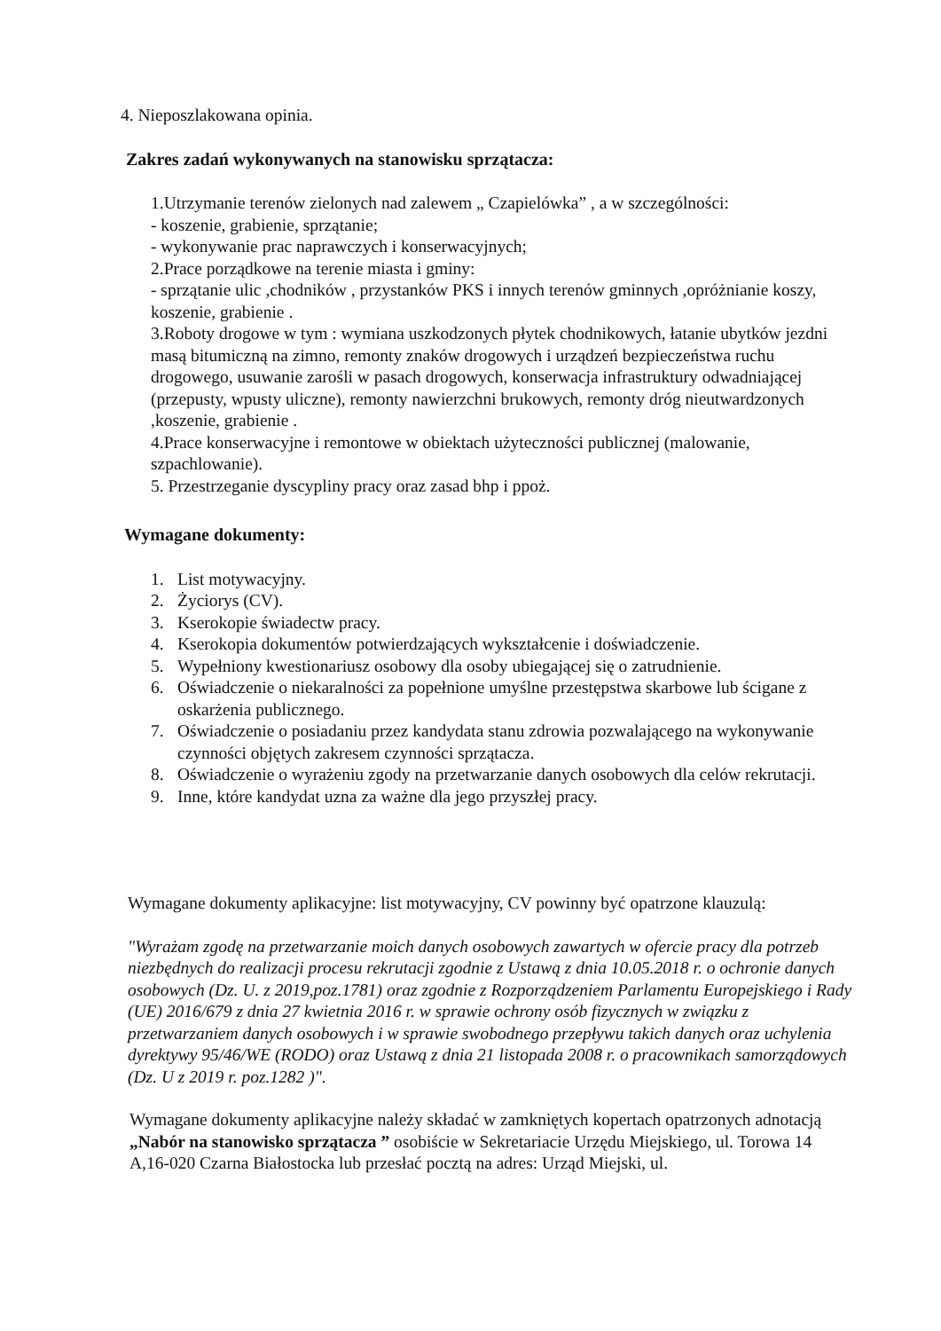4. Nieposzlakowana opinia.
Zakres zadań wykonywanych na stanowisku sprzątacza:
1.Utrzymanie terenów zielonych nad zalewem „ Czapielówka” , a w szczególności:
- koszenie, grabienie, sprzątanie;
- wykonywanie prac naprawczych i konserwacyjnych;
2.Prace porządkowe na terenie miasta i gminy:
- sprzątanie ulic ,chodników , przystanków PKS i innych terenów gminnych ,opróżnianie koszy, koszenie, grabienie .
3.Roboty drogowe w tym : wymiana uszkodzonych płytek chodnikowych, łatanie ubytków jezdni masą bitumiczną na zimno, remonty znaków drogowych i urządzeń bezpieczeństwa ruchu drogowego, usuwanie zarośli w pasach drogowych, konserwacja infrastruktury odwadniającej (przepusty, wpusty uliczne), remonty nawierzchni brukowych, remonty dróg nieutwardzonych ,koszenie, grabienie .
4.Prace konserwacyjne i remontowe w obiektach użyteczności publicznej (malowanie, szpachlowanie).
5. Przestrzeganie dyscypliny pracy oraz zasad bhp i ppoż.
Wymagane dokumenty:
1. List motywacyjny.
2. Życiorys (CV).
3. Kserokopie świadectw pracy.
4. Kserokopia dokumentów potwierdzających wykształcenie i doświadczenie.
5. Wypełniony kwestionariusz osobowy dla osoby ubiegającej się o zatrudnienie.
6. Oświadczenie o niekaralności za popełnione umyślne przestępstwa skarbowe lub ścigane z oskarżenia publicznego.
7. Oświadczenie o posiadaniu przez kandydata stanu zdrowia pozwalającego na wykonywanie czynności objętych zakresem czynności sprzątacza.
8. Oświadczenie o wyrażeniu zgody na przetwarzanie danych osobowych dla celów rekrutacji.
9. Inne, które kandydat uzna za ważne dla jego przyszłej pracy.
Wymagane dokumenty aplikacyjne: list motywacyjny, CV powinny być opatrzone klauzulą:
"Wyrażam zgodę na przetwarzanie moich danych osobowych zawartych w ofercie pracy dla potrzeb niezbędnych do realizacji procesu rekrutacji zgodnie z Ustawą z dnia 10.05.2018 r. o ochronie danych osobowych (Dz. U. z 2019,poz.1781) oraz zgodnie z Rozporządzeniem Parlamentu Europejskiego i Rady (UE) 2016/679 z dnia 27 kwietnia 2016 r. w sprawie ochrony osób fizycznych w związku z przetwarzaniem danych osobowych i w sprawie swobodnego przepływu takich danych oraz uchylenia dyrektywy 95/46/WE (RODO) oraz Ustawą z dnia 21 listopada 2008 r. o pracownikach samorządowych (Dz. U z 2019 r. poz.1282 )".
Wymagane dokumenty aplikacyjne należy składać w zamkniętych kopertach opatrzonych adnotacją „Nabór na stanowisko sprzątacza ” osobiście w Sekretariacie Urzędu Miejskiego, ul. Torowa 14 A,16-020 Czarna Białostocka lub przesłać pocztą na adres: Urząd Miejski, ul.